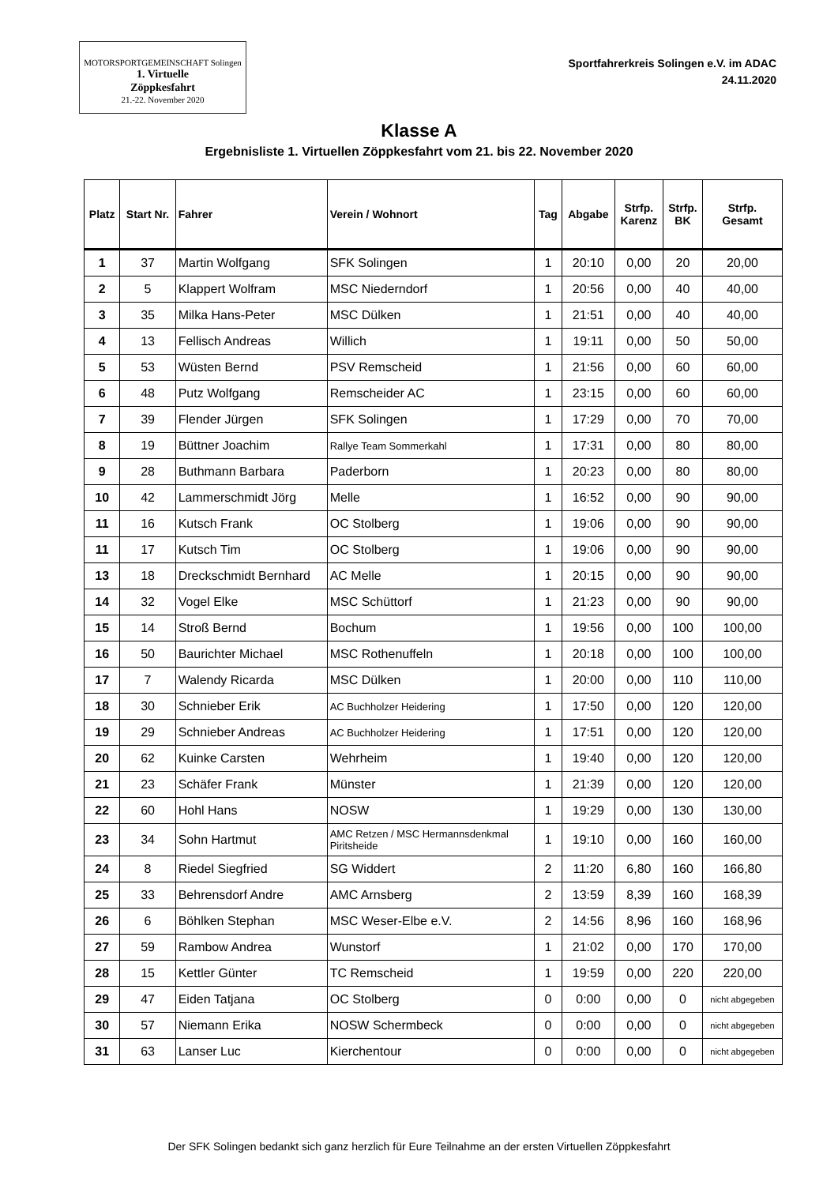MOTORSPORTGEMEINSCHAFT Solingen
1. Virtuelle
Zöppkesfahrt
21.-22. November 2020
Sportfahrerkreis Solingen e.V. im ADAC
24.11.2020
Klasse A
Ergebnisliste 1. Virtuellen Zöppkesfahrt vom 21. bis 22. November 2020
| Platz | Start Nr. | Fahrer | Verein / Wohnort | Tag | Abgabe | Strfp. Karenz | Strfp. BK | Strfp. Gesamt |
| --- | --- | --- | --- | --- | --- | --- | --- | --- |
| 1 | 37 | Martin Wolfgang | SFK Solingen | 1 | 20:10 | 0,00 | 20 | 20,00 |
| 2 | 5 | Klappert Wolfram | MSC Niederndorf | 1 | 20:56 | 0,00 | 40 | 40,00 |
| 3 | 35 | Milka Hans-Peter | MSC Dülken | 1 | 21:51 | 0,00 | 40 | 40,00 |
| 4 | 13 | Fellisch Andreas | Willich | 1 | 19:11 | 0,00 | 50 | 50,00 |
| 5 | 53 | Wüsten Bernd | PSV Remscheid | 1 | 21:56 | 0,00 | 60 | 60,00 |
| 6 | 48 | Putz Wolfgang | Remscheider AC | 1 | 23:15 | 0,00 | 60 | 60,00 |
| 7 | 39 | Flender Jürgen | SFK Solingen | 1 | 17:29 | 0,00 | 70 | 70,00 |
| 8 | 19 | Büttner Joachim | Rallye Team Sommerkahl | 1 | 17:31 | 0,00 | 80 | 80,00 |
| 9 | 28 | Buthmann Barbara | Paderborn | 1 | 20:23 | 0,00 | 80 | 80,00 |
| 10 | 42 | Lammerschmidt Jörg | Melle | 1 | 16:52 | 0,00 | 90 | 90,00 |
| 11 | 16 | Kutsch Frank | OC Stolberg | 1 | 19:06 | 0,00 | 90 | 90,00 |
| 11 | 17 | Kutsch Tim | OC Stolberg | 1 | 19:06 | 0,00 | 90 | 90,00 |
| 13 | 18 | Dreckschmidt Bernhard | AC Melle | 1 | 20:15 | 0,00 | 90 | 90,00 |
| 14 | 32 | Vogel Elke | MSC Schüttorf | 1 | 21:23 | 0,00 | 90 | 90,00 |
| 15 | 14 | Stroß Bernd | Bochum | 1 | 19:56 | 0,00 | 100 | 100,00 |
| 16 | 50 | Baurichter Michael | MSC Rothenuffeln | 1 | 20:18 | 0,00 | 100 | 100,00 |
| 17 | 7 | Walendy Ricarda | MSC Dülken | 1 | 20:00 | 0,00 | 110 | 110,00 |
| 18 | 30 | Schnieber Erik | AC Buchholzer Heidering | 1 | 17:50 | 0,00 | 120 | 120,00 |
| 19 | 29 | Schnieber Andreas | AC Buchholzer Heidering | 1 | 17:51 | 0,00 | 120 | 120,00 |
| 20 | 62 | Kuinke Carsten | Wehrheim | 1 | 19:40 | 0,00 | 120 | 120,00 |
| 21 | 23 | Schäfer Frank | Münster | 1 | 21:39 | 0,00 | 120 | 120,00 |
| 22 | 60 | Hohl Hans | NOSW | 1 | 19:29 | 0,00 | 130 | 130,00 |
| 23 | 34 | Sohn Hartmut | AMC Retzen / MSC Hermannsdenkmal Piritsheide | 1 | 19:10 | 0,00 | 160 | 160,00 |
| 24 | 8 | Riedel Siegfried | SG Widdert | 2 | 11:20 | 6,80 | 160 | 166,80 |
| 25 | 33 | Behrensdorf Andre | AMC Arnsberg | 2 | 13:59 | 8,39 | 160 | 168,39 |
| 26 | 6 | Böhlken Stephan | MSC Weser-Elbe e.V. | 2 | 14:56 | 8,96 | 160 | 168,96 |
| 27 | 59 | Rambow Andrea | Wunstorf | 1 | 21:02 | 0,00 | 170 | 170,00 |
| 28 | 15 | Kettler Günter | TC Remscheid | 1 | 19:59 | 0,00 | 220 | 220,00 |
| 29 | 47 | Eiden Tatjana | OC Stolberg | 0 | 0:00 | 0,00 | 0 | nicht abgegeben |
| 30 | 57 | Niemann Erika | NOSW Schermbeck | 0 | 0:00 | 0,00 | 0 | nicht abgegeben |
| 31 | 63 | Lanser Luc | Kierchentour | 0 | 0:00 | 0,00 | 0 | nicht abgegeben |
Der SFK Solingen bedankt sich ganz herzlich für Eure Teilnahme an der ersten Virtuellen Zöppkesfahrt